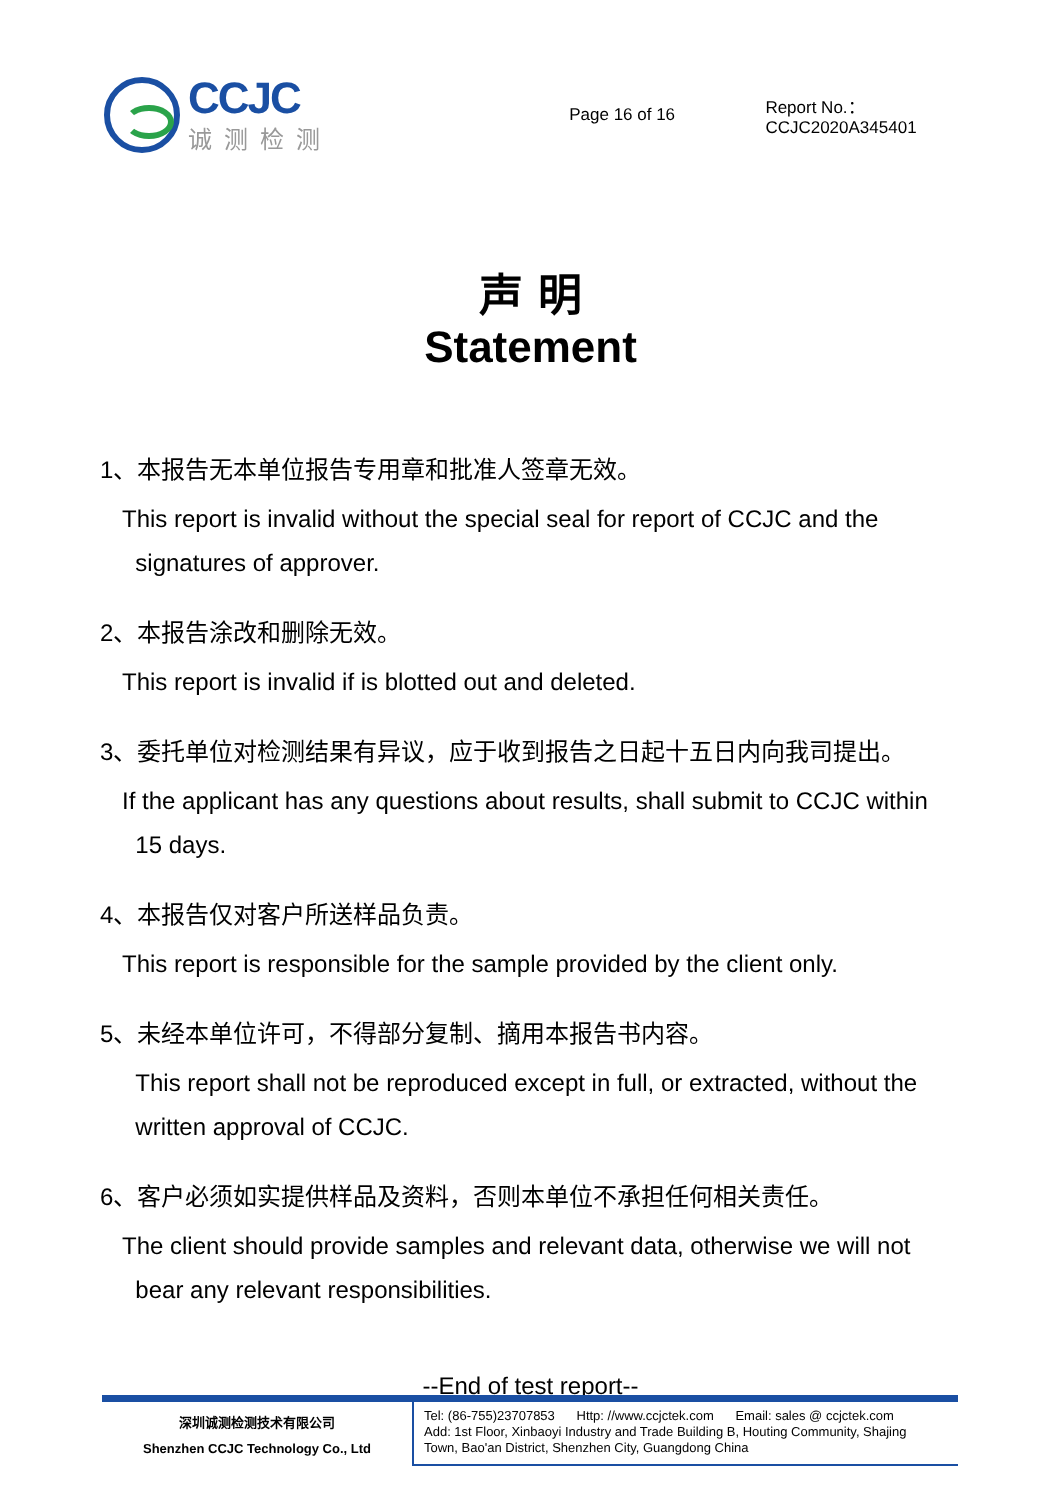CCJC
诚测检测
Page 16 of 16 Report No.：CCJC2020A345401
声 明
Statement
1、本报告无本单位报告专用章和批准人签章无效。
This report is invalid without the special seal for report of CCJC and the
signatures of approver.
2、本报告涂改和删除无效。
This report is invalid if is blotted out and deleted.
3、委托单位对检测结果有异议，应于收到报告之日起十五日内向我司提出。
If the applicant has any questions about results, shall submit to CCJC within
15 days.
4、本报告仅对客户所送样品负责。
This report is responsible for the sample provided by the client only.
5、未经本单位许可，不得部分复制、摘用本报告书内容。
This report shall not be reproduced except in full, or extracted, without the
written approval of CCJC.
6、客户必须如实提供样品及资料，否则本单位不承担任何相关责任。
The client should provide samples and relevant data, otherwise we will not
bear any relevant responsibilities.
--End of test report--
深圳诚测检测技术有限公司
Shenzhen CCJC Technology Co., Ltd
Tel: (86-755)23707853 Http: //www.ccjctek.com Email: sales @ ccjctek.com
Add: 1st Floor, Xinbaoyi Industry and Trade Building B, Houting Community, Shajing
Town, Bao'an District, Shenzhen City, Guangdong China